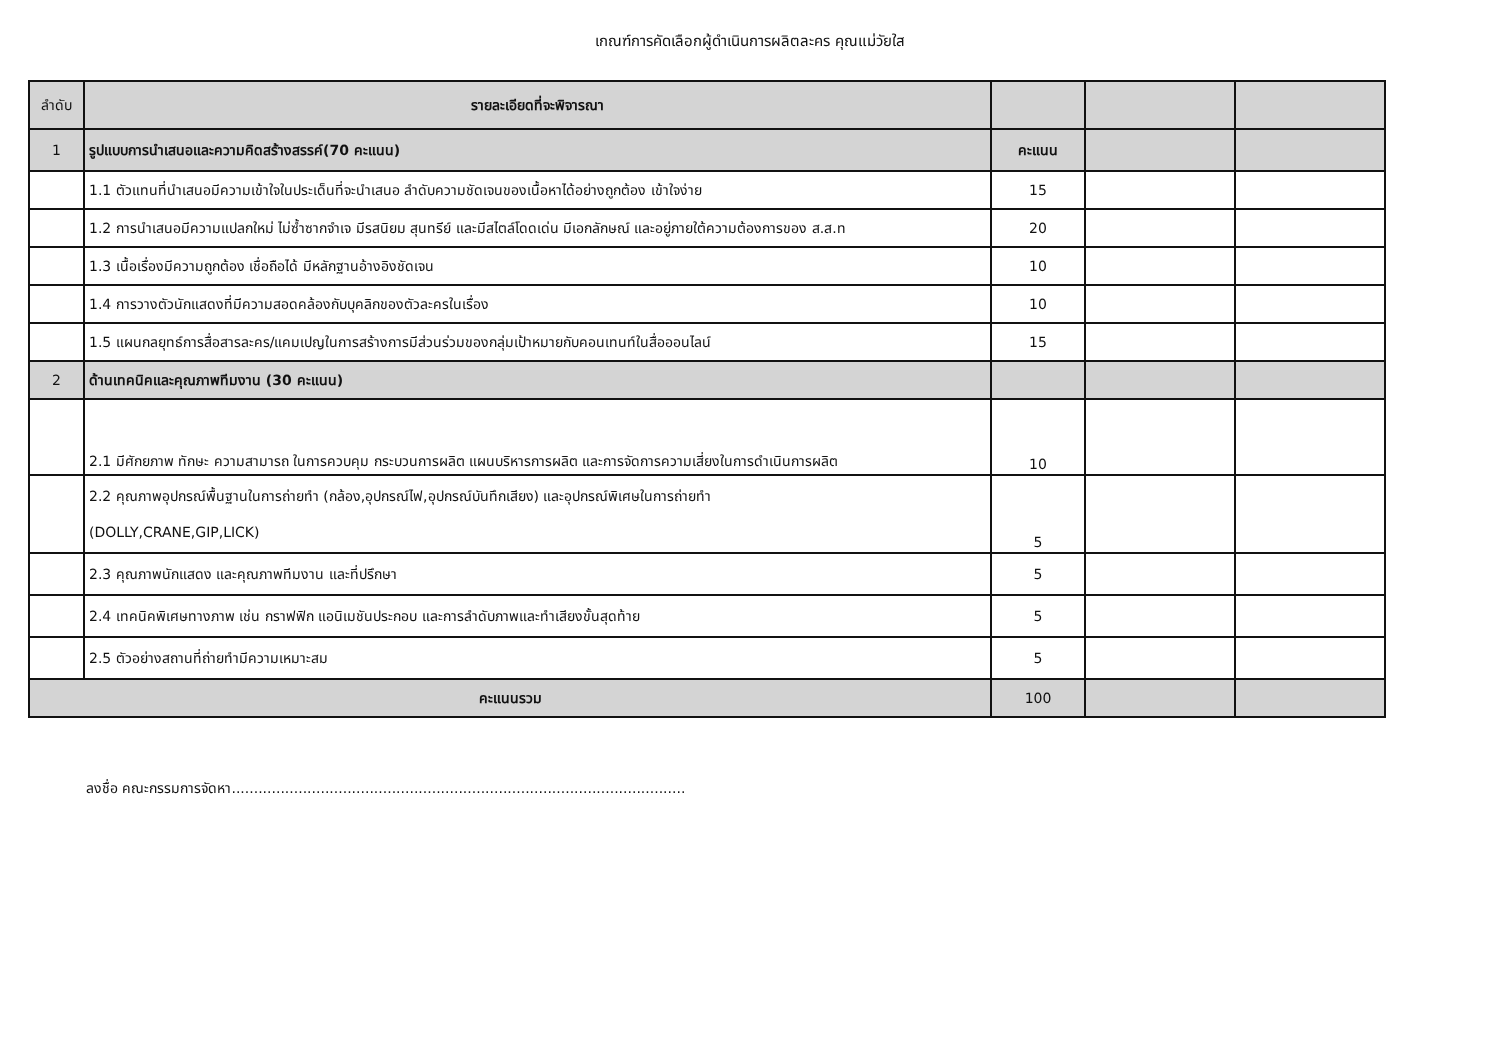เกณฑ์การคัดเลือกผู้ดำเนินการผลิตละคร คุณแม่วัยใส
| ลำดับ | รายละเอียดที่จะพิจารณา | | | |
| --- | --- | --- | --- | --- |
| 1 | รูปแบบการนำเสนอและความคิดสร้างสรรค์(70 คะแนน) | คะแนน | | |
| | 1.1 ตัวแทนที่นำเสนอมีความเข้าใจในประเด็นที่จะนำเสนอ ลำดับความชัดเจนของเนื้อหาได้อย่างถูกต้อง เข้าใจง่าย | 15 | | |
| | 1.2 การนำเสนอมีความแปลกใหม่ ไม่ซ้ำซากจำเจ มีรสนิยม สุนทรีย์ และมีสไตล์โดดเด่น มีเอกลักษณ์ และอยู่ภายใต้ความต้องการของ ส.ส.ท | 20 | | |
| | 1.3 เนื้อเรื่องมีความถูกต้อง เชื่อถือได้ มีหลักฐานอ้างอิงชัดเจน | 10 | | |
| | 1.4 การวางตัวนักแสดงที่มีความสอดคล้องกับบุคลิกของตัวละครในเรื่อง | 10 | | |
| | 1.5 แผนกลยุทธ์การสื่อสารละคร/แคมเปญในการสร้างการมีส่วนร่วมของกลุ่มเป้าหมายกับคอนเทนท์ในสื่อออนไลน์ | 15 | | |
| 2 | ด้านเทคนิคและคุณภาพทีมงาน (30 คะแนน) | | | |
| | 2.1 มีศักยภาพ ทักษะ ความสามารถ ในการควบคุม กระบวนการผลิต แผนบริหารการผลิต และการจัดการความเสี่ยงในการดำเนินการผลิต | 10 | | |
| | 2.2 คุณภาพอุปกรณ์พื้นฐานในการถ่ายทำ (กล้อง,อุปกรณ์ไฟ,อุปกรณ์บันทึกเสียง) และอุปกรณ์พิเศษในการถ่ายทำ (DOLLY,CRANE,GIP,LICK) | 5 | | |
| | 2.3 คุณภาพนักแสดง และคุณภาพทีมงาน และที่ปรึกษา | 5 | | |
| | 2.4 เทคนิคพิเศษทางภาพ เช่น กราฟฟิก แอนิเมชันประกอบ และการลำดับภาพและทำเสียงขั้นสุดท้าย | 5 | | |
| | 2.5 ตัวอย่างสถานที่ถ่ายทำมีความเหมาะสม | 5 | | |
| คะแนนรวม | | 100 | | |
ลงชื่อ คณะกรรมการจัดหา......................................................................................................